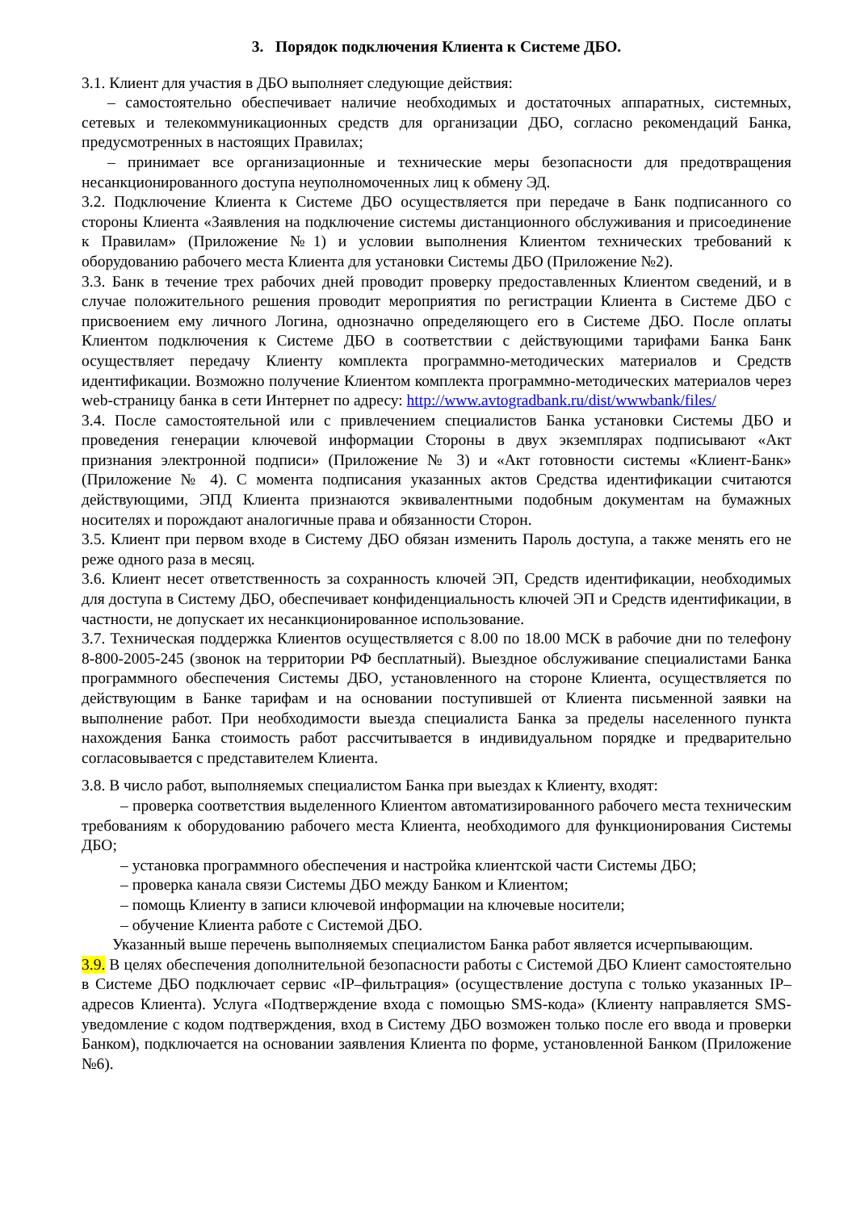3. Порядок подключения Клиента к Системе ДБО.
3.1. Клиент для участия в ДБО выполняет следующие действия:
– самостоятельно обеспечивает наличие необходимых и достаточных аппаратных, системных, сетевых и телекоммуникационных средств для организации ДБО, согласно рекомендаций Банка, предусмотренных в настоящих Правилах;
– принимает все организационные и технические меры безопасности для предотвращения несанкционированного доступа неуполномоченных лиц к обмену ЭД.
3.2. Подключение Клиента к Системе ДБО осуществляется при передаче в Банк подписанного со стороны Клиента «Заявления на подключение системы дистанционного обслуживания и присоединение к Правилам» (Приложение №1) и условии выполнения Клиентом технических требований к оборудованию рабочего места Клиента для установки Системы ДБО (Приложение №2).
3.3. Банк в течение трех рабочих дней проводит проверку предоставленных Клиентом сведений, и в случае положительного решения проводит мероприятия по регистрации Клиента в Системе ДБО с присвоением ему личного Логина, однозначно определяющего его в Системе ДБО. После оплаты Клиентом подключения к Системе ДБО в соответствии с действующими тарифами Банка Банк осуществляет передачу Клиенту комплекта программно-методических материалов и Средств идентификации. Возможно получение Клиентом комплекта программно-методических материалов через web-страницу банка в сети Интернет по адресу: http://www.avtogradbank.ru/dist/wwwbank/files/
3.4. После самостоятельной или с привлечением специалистов Банка установки Системы ДБО и проведения генерации ключевой информации Стороны в двух экземплярах подписывают «Акт признания электронной подписи» (Приложение № 3) и «Акт готовности системы «Клиент-Банк» (Приложение № 4). С момента подписания указанных актов Средства идентификации считаются действующими, ЭПД Клиента признаются эквивалентными подобным документам на бумажных носителях и порождают аналогичные права и обязанности Сторон.
3.5. Клиент при первом входе в Систему ДБО обязан изменить Пароль доступа, а также менять его не реже одного раза в месяц.
3.6. Клиент несет ответственность за сохранность ключей ЭП, Средств идентификации, необходимых для доступа в Систему ДБО, обеспечивает конфиденциальность ключей ЭП и Средств идентификации, в частности, не допускает их несанкционированное использование.
3.7. Техническая поддержка Клиентов осуществляется с 8.00 по 18.00 МСК в рабочие дни по телефону 8-800-2005-245 (звонок на территории РФ бесплатный). Выездное обслуживание специалистами Банка программного обеспечения Системы ДБО, установленного на стороне Клиента, осуществляется по действующим в Банке тарифам и на основании поступившей от Клиента письменной заявки на выполнение работ. При необходимости выезда специалиста Банка за пределы населенного пункта нахождения Банка стоимость работ рассчитывается в индивидуальном порядке и предварительно согласовывается с представителем Клиента.
3.8. В число работ, выполняемых специалистом Банка при выездах к Клиенту, входят:
– проверка соответствия выделенного Клиентом автоматизированного рабочего места техническим требованиям к оборудованию рабочего места Клиента, необходимого для функционирования Системы ДБО;
– установка программного обеспечения и настройка клиентской части Системы ДБО;
– проверка канала связи Системы ДБО между Банком и Клиентом;
– помощь Клиенту в записи ключевой информации на ключевые носители;
– обучение Клиента работе с Системой ДБО.
Указанный выше перечень выполняемых специалистом Банка работ является исчерпывающим.
3.9. В целях обеспечения дополнительной безопасности работы с Системой ДБО Клиент самостоятельно в Системе ДБО подключает сервис «IP–фильтрация» (осуществление доступа с только указанных IP–адресов Клиента). Услуга «Подтверждение входа с помощью SMS-кода» (Клиенту направляется SMS-уведомление с кодом подтверждения, вход в Систему ДБО возможен только после его ввода и проверки Банком), подключается на основании заявления Клиента по форме, установленной Банком (Приложение №6).